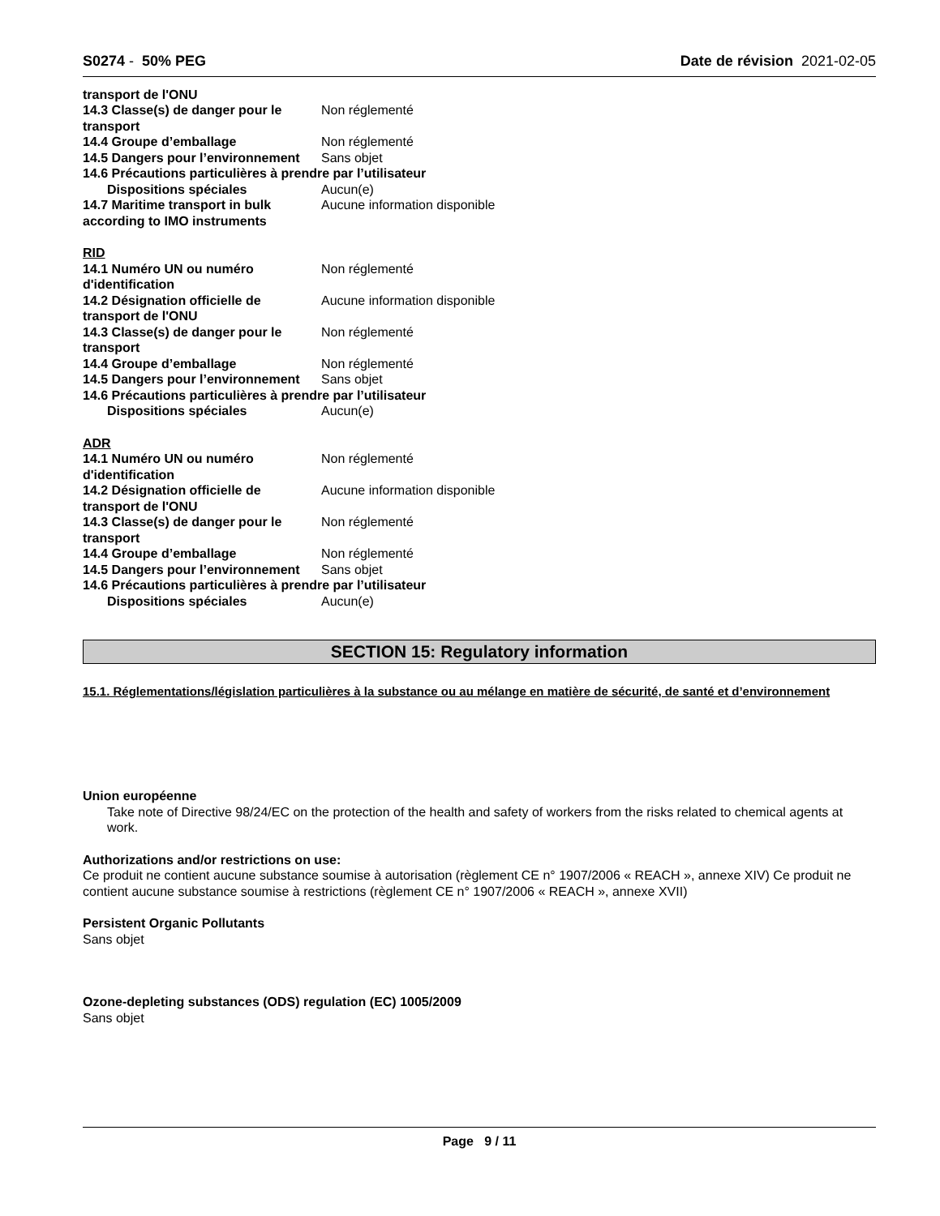S0274 - 50% PEG Date de révision 2021-02-05
transport de l'ONU
14.3 Classe(s) de danger pour le transport
Non réglementé
14.4 Groupe d’emballage Non réglementé
14.5 Dangers pour l’environnement
Sans objet
14.6 Précautions particulières à prendre par l’utilisateur
Dispositions spéciales Aucun(e)
14.7 Maritime transport in bulk according to IMO instruments
Aucune information disponible
RID
14.1 Numéro UN ou numéro d'identification
Non réglementé
14.2 Désignation officielle de transport de l'ONU
Aucune information disponible
14.3 Classe(s) de danger pour le transport
Non réglementé
14.4 Groupe d’emballage Non réglementé
14.5 Dangers pour l’environnement
Sans objet
14.6 Précautions particulières à prendre par l’utilisateur
Dispositions spéciales Aucun(e)
ADR
14.1 Numéro UN ou numéro d'identification
Non réglementé
14.2 Désignation officielle de transport de l'ONU
Aucune information disponible
14.3 Classe(s) de danger pour le transport
Non réglementé
14.4 Groupe d’emballage Non réglementé
14.5 Dangers pour l’environnement
Sans objet
14.6 Précautions particulières à prendre par l’utilisateur
Dispositions spéciales Aucun(e)
SECTION 15: Regulatory information
15.1. Réglementations/législation particulières à la substance ou au mélange en matière de sécurité, de santé et d’environnement
Union européenne
Take note of Directive 98/24/EC on the protection of the health and safety of workers from the risks related to chemical agents at work.
Authorizations and/or restrictions on use:
Ce produit ne contient aucune substance soumise à autorisation (règlement CE n° 1907/2006 « REACH », annexe XIV) Ce produit ne contient aucune substance soumise à restrictions (règlement CE n° 1907/2006 « REACH », annexe XVII)
Persistent Organic Pollutants
Sans objet
Ozone-depleting substances (ODS) regulation (EC) 1005/2009
Sans objet
Page 9 / 11